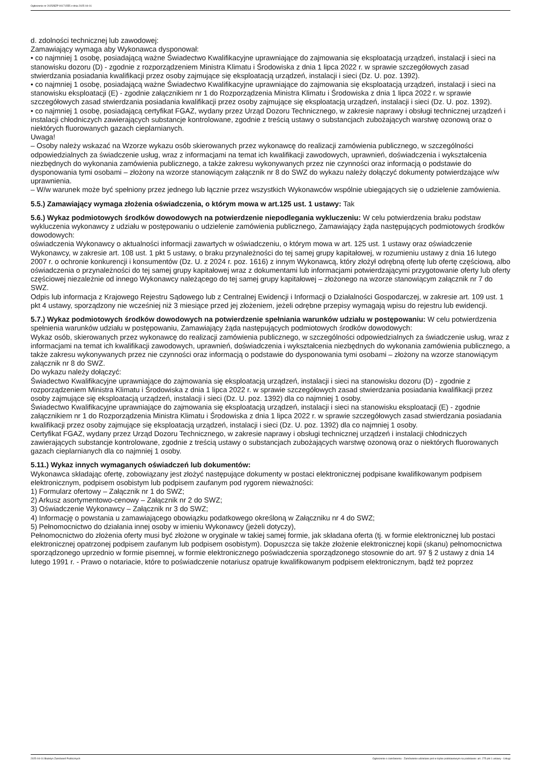Ogłoszenie nr 2025/BZP 00171555 z dnia 2025-04-01
d. zdolności technicznej lub zawodowej:
Zamawiający wymaga aby Wykonawca dysponował:
• co najmniej 1 osobę, posiadającą ważne Świadectwo Kwalifikacyjne uprawniające do zajmowania się eksploatacją urządzeń, instalacji i sieci na stanowisku dozoru (D) - zgodnie z rozporządzeniem Ministra Klimatu i Środowiska z dnia 1 lipca 2022 r. w sprawie szczegółowych zasad stwierdzania posiadania kwalifikacji przez osoby zajmujące się eksploatacją urządzeń, instalacji i sieci (Dz. U. poz. 1392).
• co najmniej 1 osobę, posiadającą ważne Świadectwo Kwalifikacyjne uprawniające do zajmowania się eksploatacją urządzeń, instalacji i sieci na stanowisku eksploatacji (E) - zgodnie załącznikiem nr 1 do Rozporządzenia Ministra Klimatu i Środowiska z dnia 1 lipca 2022 r. w sprawie szczegółowych zasad stwierdzania posiadania kwalifikacji przez osoby zajmujące się eksploatacją urządzeń, instalacji i sieci (Dz. U. poz. 1392).
• co najmniej 1 osobę, posiadającą certyfikat FGAZ, wydany przez Urząd Dozoru Technicznego, w zakresie naprawy i obsługi technicznej urządzeń i instalacji chłodniczych zawierających substancje kontrolowane, zgodnie z treścią ustawy o substancjach zubożających warstwę ozonową oraz o niektórych fluorowanych gazach cieplarnianych.
Uwaga!
– Osoby należy wskazać na Wzorze wykazu osób skierowanych przez wykonawcę do realizacji zamówienia publicznego, w szczególności odpowiedzialnych za świadczenie usług, wraz z informacjami na temat ich kwalifikacji zawodowych, uprawnień, doświadczenia i wykształcenia niezbędnych do wykonania zamówienia publicznego, a także zakresu wykonywanych przez nie czynności oraz informacją o podstawie do dysponowania tymi osobami – złożony na wzorze stanowiącym załącznik nr 8 do SWZ do wykazu należy dołączyć dokumenty potwierdzające w/w uprawnienia.
– W/w warunek może być spełniony przez jednego lub łącznie przez wszystkich Wykonawców wspólnie ubiegających się o udzielenie zamówienia.
5.5.) Zamawiający wymaga złożenia oświadczenia, o którym mowa w art.125 ust. 1 ustawy: Tak
5.6.) Wykaz podmiotowych środków dowodowych na potwierdzenie niepodlegania wykluczeniu: W celu potwierdzenia braku podstaw wykluczenia wykonawcy z udziału w postępowaniu o udzielenie zamówienia publicznego, Zamawiający żąda następujących podmiotowych środków dowodowych:
oświadczenia Wykonawcy o aktualności informacji zawartych w oświadczeniu, o którym mowa w art. 125 ust. 1 ustawy oraz oświadczenie Wykonawcy, w zakresie art. 108 ust. 1 pkt 5 ustawy, o braku przynależności do tej samej grupy kapitałowej, w rozumieniu ustawy z dnia 16 lutego 2007 r. o ochronie konkurencji i konsumentów (Dz. U. z 2024 r. poz. 1616) z innym Wykonawcą, który złożył odrębną ofertę lub ofertę częściową, albo oświadczenia o przynależności do tej samej grupy kapitałowej wraz z dokumentami lub informacjami potwierdzającymi przygotowanie oferty lub oferty częściowej niezależnie od innego Wykonawcy należącego do tej samej grupy kapitałowej – złożonego na wzorze stanowiącym załącznik nr 7 do SWZ.
Odpis lub informacja z Krajowego Rejestru Sądowego lub z Centralnej Ewidencji i Informacji o Działalności Gospodarczej, w zakresie art. 109 ust. 1 pkt 4 ustawy, sporządzony nie wcześniej niż 3 miesiące przed jej złożeniem, jeżeli odrębne przepisy wymagają wpisu do rejestru lub ewidencji.
5.7.) Wykaz podmiotowych środków dowodowych na potwierdzenie spełniania warunków udziału w postępowaniu: W celu potwierdzenia spełnienia warunków udziału w postępowaniu, Zamawiający żąda następujących podmiotowych środków dowodowych:
Wykaz osób, skierowanych przez wykonawcę do realizacji zamówienia publicznego, w szczególności odpowiedzialnych za świadczenie usług, wraz z informacjami na temat ich kwalifikacji zawodowych, uprawnień, doświadczenia i wykształcenia niezbędnych do wykonania zamówienia publicznego, a także zakresu wykonywanych przez nie czynności oraz informacją o podstawie do dysponowania tymi osobami – złożony na wzorze stanowiącym załącznik nr 8 do SWZ.
Do wykazu należy dołączyć:
Świadectwo Kwalifikacyjne uprawniające do zajmowania się eksploatacją urządzeń, instalacji i sieci na stanowisku dozoru (D) - zgodnie z rozporządzeniem Ministra Klimatu i Środowiska z dnia 1 lipca 2022 r. w sprawie szczegółowych zasad stwierdzania posiadania kwalifikacji przez osoby zajmujące się eksploatacją urządzeń, instalacji i sieci (Dz. U. poz. 1392) dla co najmniej 1 osoby.
Świadectwo Kwalifikacyjne uprawniające do zajmowania się eksploatacją urządzeń, instalacji i sieci na stanowisku eksploatacji (E) - zgodnie załącznikiem nr 1 do Rozporządzenia Ministra Klimatu i Środowiska z dnia 1 lipca 2022 r. w sprawie szczegółowych zasad stwierdzania posiadania kwalifikacji przez osoby zajmujące się eksploatacją urządzeń, instalacji i sieci (Dz. U. poz. 1392) dla co najmniej 1 osoby.
Certyfikat FGAZ, wydany przez Urząd Dozoru Technicznego, w zakresie naprawy i obsługi technicznej urządzeń i instalacji chłodniczych zawierających substancje kontrolowane, zgodnie z treścią ustawy o substancjach zubożających warstwę ozonową oraz o niektórych fluorowanych gazach cieplarnianych dla co najmniej 1 osoby.
5.11.) Wykaz innych wymaganych oświadczeń lub dokumentów:
Wykonawca składając ofertę, zobowiązany jest złożyć następujące dokumenty w postaci elektronicznej podpisane kwalifikowanym podpisem elektronicznym, podpisem osobistym lub podpisem zaufanym pod rygorem nieważności:
1) Formularz ofertowy – Załącznik nr 1 do SWZ;
2) Arkusz asortymentowo-cenowy – Załącznik nr 2 do SWZ;
3) Oświadczenie Wykonawcy – Załącznik nr 3 do SWZ;
4) Informację o powstania u zamawiającego obowiązku podatkowego określoną w Załączniku nr 4 do SWZ;
5) Pełnomocnictwo do działania innej osoby w imieniu Wykonawcy (jeżeli dotyczy),
Pełnomocnictwo do złożenia oferty musi być złożone w oryginale w takiej samej formie, jak składana oferta (tj. w formie elektronicznej lub postaci elektronicznej opatrzonej podpisem zaufanym lub podpisem osobistym). Dopuszcza się także złożenie elektronicznej kopii (skanu) pełnomocnictwa sporządzonego uprzednio w formie pisemnej, w formie elektronicznego poświadczenia sporządzonego stosownie do art. 97 § 2 ustawy z dnia 14 lutego 1991 r. - Prawo o notariacie, które to poświadczenie notariusz opatruje kwalifikowanym podpisem elektronicznym, bądź też poprzez
2025-04-01 Biuletyn Zamówień Publicznych Ogłoszenie o zamówieniu - Zamówienie udzielane jest w trybie podstawowym na podstawie: art. 275 pkt 1 ustawy - Usługi